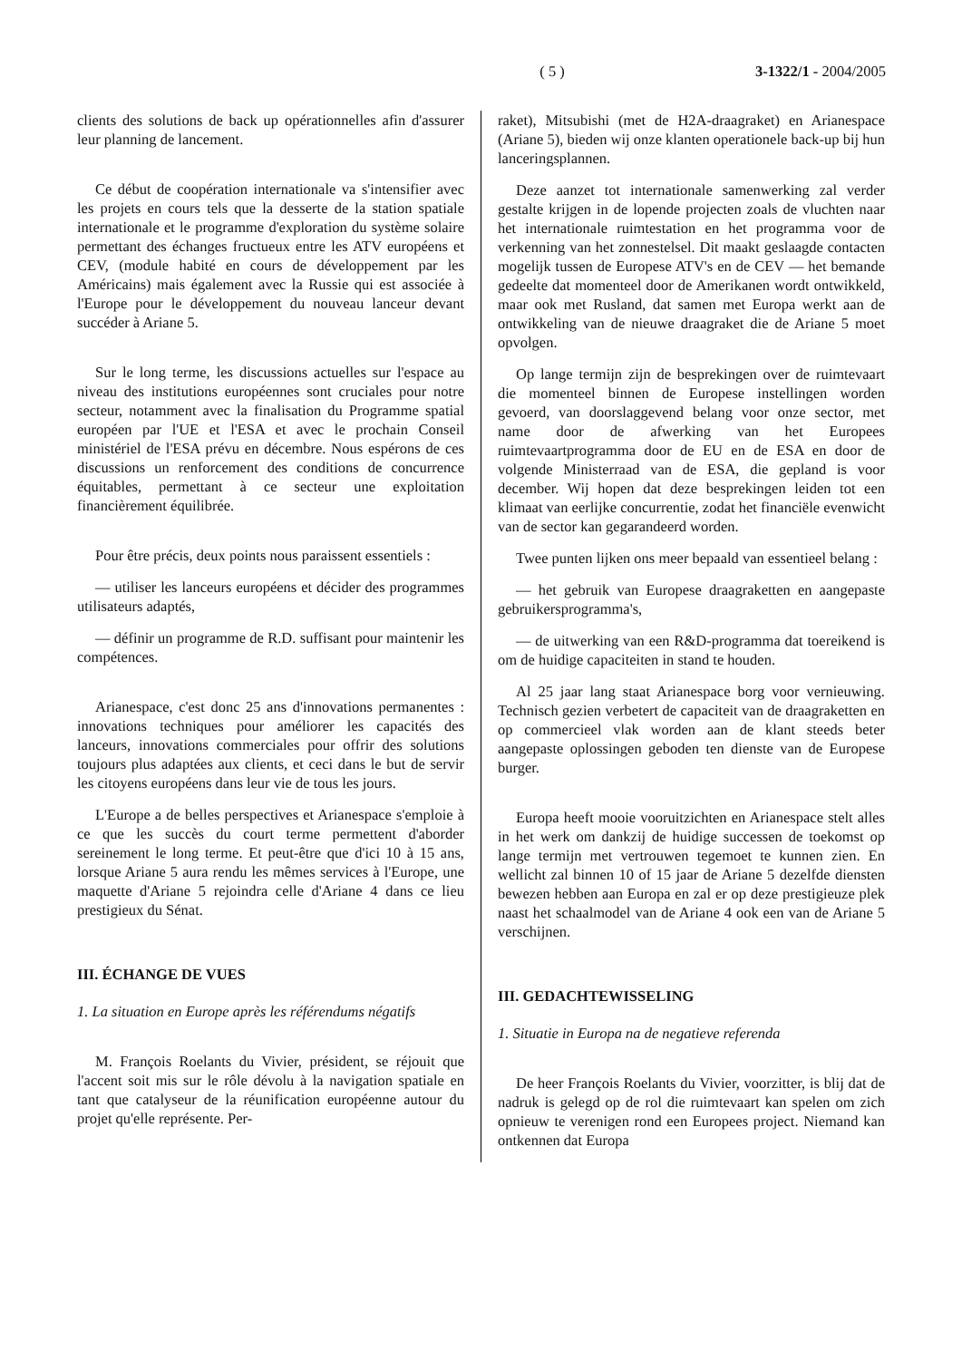( 5 ) 3-1322/1 - 2004/2005
clients des solutions de back up opérationnelles afin d'assurer leur planning de lancement.
Ce début de coopération internationale va s'intensifier avec les projets en cours tels que la desserte de la station spatiale internationale et le programme d'exploration du système solaire permettant des échanges fructueux entre les ATV européens et CEV, (module habité en cours de développement par les Américains) mais également avec la Russie qui est associée à l'Europe pour le développement du nouveau lanceur devant succéder à Ariane 5.
Sur le long terme, les discussions actuelles sur l'espace au niveau des institutions européennes sont cruciales pour notre secteur, notamment avec la finalisation du Programme spatial européen par l'UE et l'ESA et avec le prochain Conseil ministériel de l'ESA prévu en décembre. Nous espérons de ces discussions un renforcement des conditions de concurrence équitables, permettant à ce secteur une exploitation financièrement équilibrée.
Pour être précis, deux points nous paraissent essentiels :
— utiliser les lanceurs européens et décider des programmes utilisateurs adaptés,
— définir un programme de R.D. suffisant pour maintenir les compétences.
Arianespace, c'est donc 25 ans d'innovations permanentes : innovations techniques pour améliorer les capacités des lanceurs, innovations commerciales pour offrir des solutions toujours plus adaptées aux clients, et ceci dans le but de servir les citoyens européens dans leur vie de tous les jours.
L'Europe a de belles perspectives et Arianespace s'emploie à ce que les succès du court terme permettent d'aborder sereinement le long terme. Et peut-être que d'ici 10 à 15 ans, lorsque Ariane 5 aura rendu les mêmes services à l'Europe, une maquette d'Ariane 5 rejoindra celle d'Ariane 4 dans ce lieu prestigieux du Sénat.
III. ÉCHANGE DE VUES
1. La situation en Europe après les référendums négatifs
M. François Roelants du Vivier, président, se réjouit que l'accent soit mis sur le rôle dévolu à la navigation spatiale en tant que catalyseur de la réunification européenne autour du projet qu'elle représente. Per-
raket), Mitsubishi (met de H2A-draagraket) en Arianespace (Ariane 5), bieden wij onze klanten operationele back-up bij hun lanceringsplannen.
Deze aanzet tot internationale samenwerking zal verder gestalte krijgen in de lopende projecten zoals de vluchten naar het internationale ruimtestation en het programma voor de verkenning van het zonnestelsel. Dit maakt geslaagde contacten mogelijk tussen de Europese ATV's en de CEV — het bemande gedeelte dat momenteel door de Amerikanen wordt ontwikkeld, maar ook met Rusland, dat samen met Europa werkt aan de ontwikkeling van de nieuwe draagraket die de Ariane 5 moet opvolgen.
Op lange termijn zijn de besprekingen over de ruimtevaart die momenteel binnen de Europese instellingen worden gevoerd, van doorslaggevend belang voor onze sector, met name door de afwerking van het Europees ruimtevaartprogramma door de EU en de ESA en door de volgende Ministerraad van de ESA, die gepland is voor december. Wij hopen dat deze besprekingen leiden tot een klimaat van eerlijke concurrentie, zodat het financiële evenwicht van de sector kan gegarandeerd worden.
Twee punten lijken ons meer bepaald van essentieel belang :
— het gebruik van Europese draagraketten en aangepaste gebruikersprogramma's,
— de uitwerking van een R&D-programma dat toereikend is om de huidige capaciteiten in stand te houden.
Al 25 jaar lang staat Arianespace borg voor vernieuwing. Technisch gezien verbetert de capaciteit van de draagraketten en op commercieel vlak worden aan de klant steeds beter aangepaste oplossingen geboden ten dienste van de Europese burger.
Europa heeft mooie vooruitzichten en Arianespace stelt alles in het werk om dankzij de huidige successen de toekomst op lange termijn met vertrouwen tegemoet te kunnen zien. En wellicht zal binnen 10 of 15 jaar de Ariane 5 dezelfde diensten bewezen hebben aan Europa en zal er op deze prestigieuze plek naast het schaalmodel van de Ariane 4 ook een van de Ariane 5 verschijnen.
III. GEDACHTEWISSELING
1. Situatie in Europa na de negatieve referenda
De heer François Roelants du Vivier, voorzitter, is blij dat de nadruk is gelegd op de rol die ruimtevaart kan spelen om zich opnieuw te verenigen rond een Europees project. Niemand kan ontkennen dat Europa